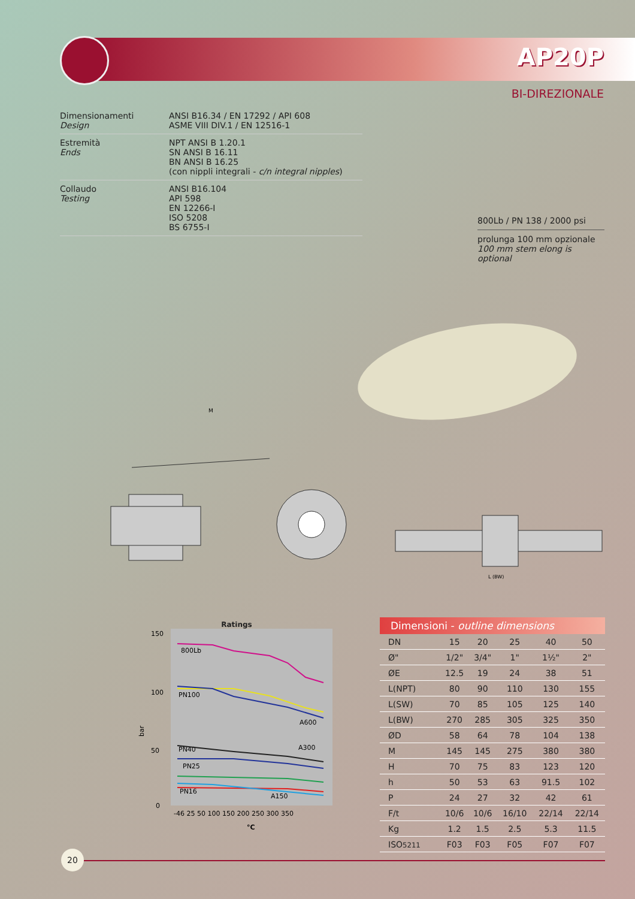AP20P
BI-DIREZIONALE
Dimensionamenti
Design
ANSI B16.34 / EN 17292 / API 608
ASME VIII DIV.1 / EN 12516-1
Estremità
Ends
NPT ANSI B 1.20.1
SN ANSI B 16.11
BN ANSI B 16.25
(con nippli integrali - c/n integral nipples)
Collaudo
Testing
ANSI B16.104
API 598
EN 12266-I
ISO 5208
BS 6755-I
800Lb / PN 138 / 2000 psi
prolunga 100 mm opzionale
100 mm stem elong is optional
M
L (BW)
Ratings
150
100
50
0
bar
800Lb
PN100
A600
PN40
A300
PN25
PN16
A150
-46 25 50 100 150 200 250 300 350
°C
Dimensioni - outline dimensions
| DN | 15 | 20 | 25 | 40 | 50 |
| Ø" | 1/2" | 3/4" | 1" | 1½" | 2" |
| ØE | 12.5 | 19 | 24 | 38 | 51 |
| L(NPT) | 80 | 90 | 110 | 130 | 155 |
| L(SW) | 70 | 85 | 105 | 125 | 140 |
| L(BW) | 270 | 285 | 305 | 325 | 350 |
| ØD | 58 | 64 | 78 | 104 | 138 |
| M | 145 | 145 | 275 | 380 | 380 |
| H | 70 | 75 | 83 | 123 | 120 |
| h | 50 | 53 | 63 | 91.5 | 102 |
| P | 24 | 27 | 32 | 42 | 61 |
| F/t | 10/6 | 10/6 | 16/10 | 22/14 | 22/14 |
| Kg | 1.2 | 1.5 | 2.5 | 5.3 | 11.5 |
| ISO 5211 | F03 | F03 | F05 | F07 | F07 |
20